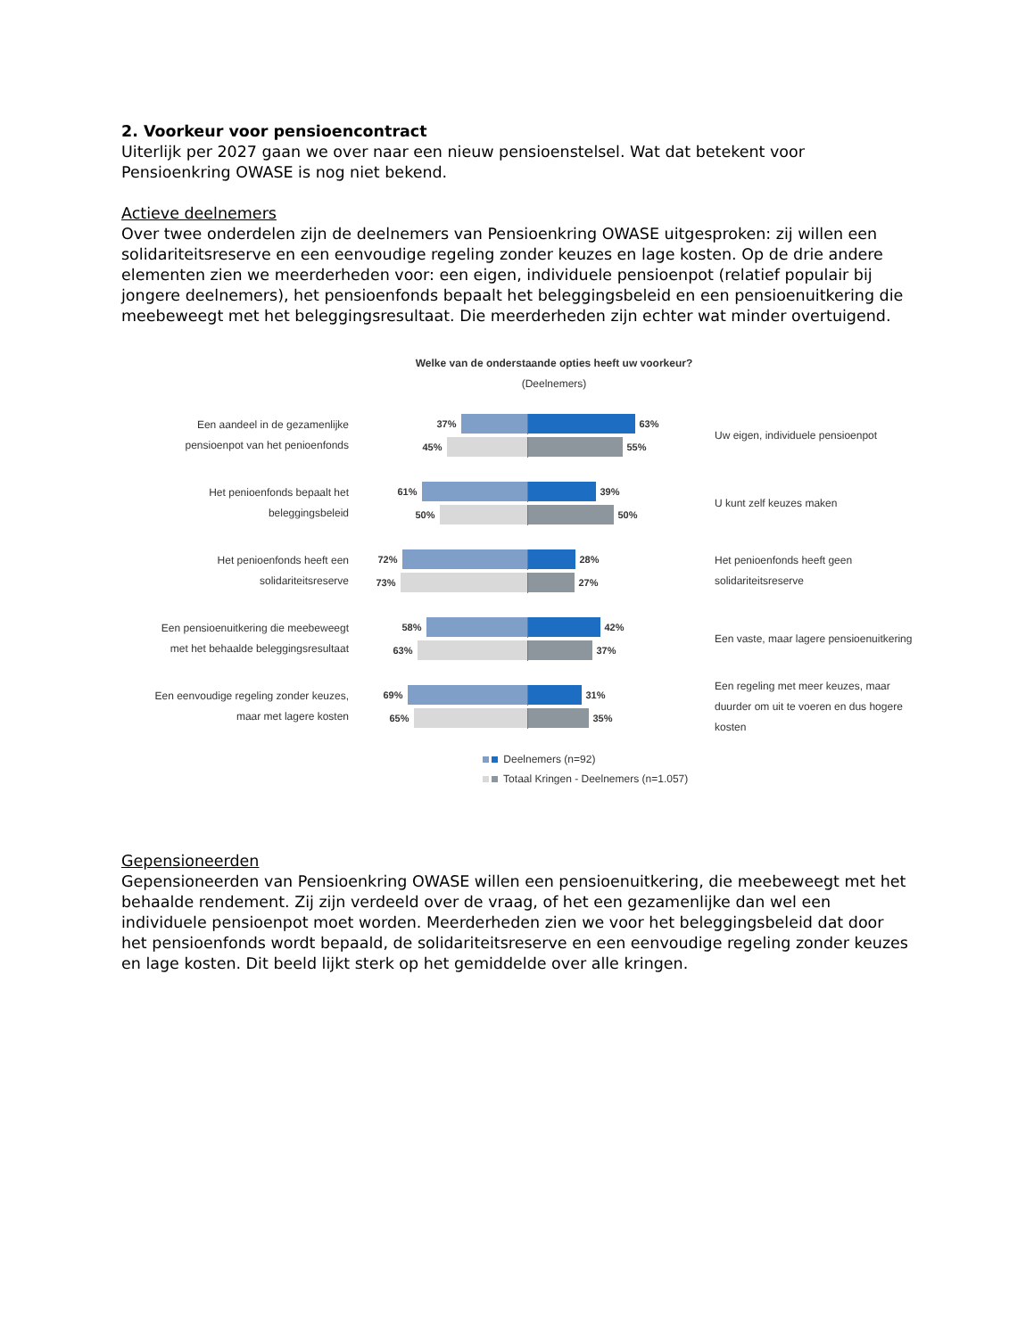2. Voorkeur voor pensioencontract
Uiterlijk per 2027 gaan we over naar een nieuw pensioenstelsel. Wat dat betekent voor Pensioenkring OWASE is nog niet bekend.
Actieve deelnemers
Over twee onderdelen zijn de deelnemers van Pensioenkring OWASE uitgesproken: zij willen een solidariteitsreserve en een eenvoudige regeling zonder keuzes en lage kosten. Op de drie andere elementen zien we meerderheden voor: een eigen, individuele pensioenpot (relatief populair bij jongere deelnemers), het pensioenfonds bepaalt het beleggingsbeleid en een pensioenuitkering die meebeweegt met het beleggingsresultaat. Die meerderheden zijn echter wat minder overtuigend.
Welke van de onderstaande opties heeft uw voorkeur?
(Deelnemers)
Een aandeel in de gezamenlijke pensioenpot van het penioenfonds
37% 63%
45% 55%
Uw eigen, individuele pensioenpot
Het penioenfonds bepaalt het beleggingsbeleid
61% 39%
50% 50%
U kunt zelf keuzes maken
Het penioenfonds heeft een solidariteitsreserve
72% 28%
73% 27%
Het penioenfonds heeft geen solidariteitsreserve
Een pensioenuitkering die meebeweegt met het behaalde beleggingsresultaat
58% 42%
63% 37%
Een vaste, maar lagere pensioenuitkering
Een eenvoudige regeling zonder keuzes, maar met lagere kosten
69% 31%
65% 35%
Een regeling met meer keuzes, maar duurder om uit te voeren en dus hogere kosten
Deelnemers (n=92)
Totaal Kringen - Deelnemers (n=1.057)
Gepensioneerden
Gepensioneerden van Pensioenkring OWASE willen een pensioenuitkering, die meebeweegt met het behaalde rendement. Zij zijn verdeeld over de vraag, of het een gezamenlijke dan wel een individuele pensioenpot moet worden. Meerderheden zien we voor het beleggingsbeleid dat door het pensioenfonds wordt bepaald, de solidariteitsreserve en een eenvoudige regeling zonder keuzes en lage kosten. Dit beeld lijkt sterk op het gemiddelde over alle kringen.